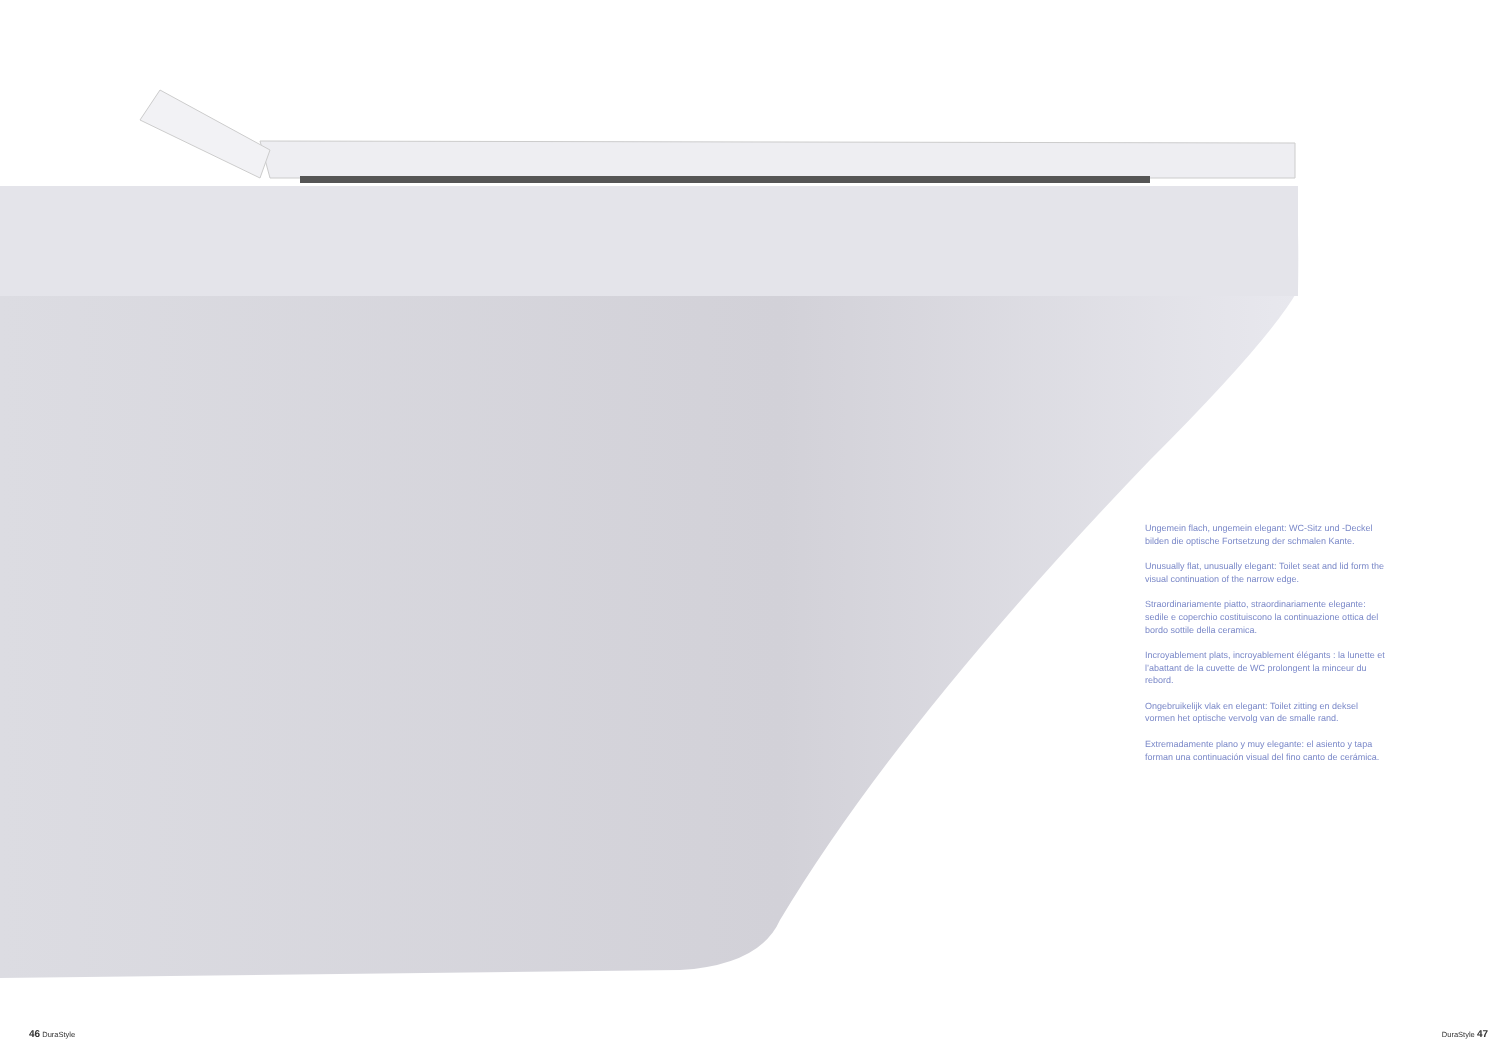Ungemein flach, ungemein elegant: WC-Sitz und -Deckel bilden die optische Fortsetzung der schmalen Kante.
Unusually flat, unusually elegant: Toilet seat and lid form the visual continuation of the narrow edge.
Straordinariamente piatto, straordinariamente elegante: sedile e coperchio costituiscono la continuazione ottica del bordo sottile della ceramica.
Incroyablement plats, incroyablement élégants : la lunette et l’abattant de la cuvette de WC prolongent la minceur du rebord.
Ongebruikelijk vlak en elegant: Toilet zitting en deksel vormen het optische vervolg van de smalle rand.
Extremadamente plano y muy elegante: el asiento y tapa forman una continuación visual del fino canto de cerámica.
46 DuraStyle DuraStyle 47